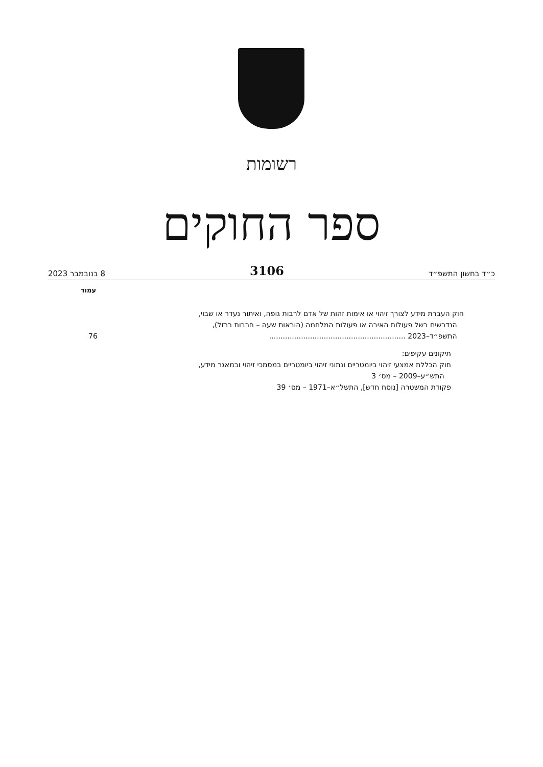רשומות
ספר החוקים
כ״ד בחשון התשפ״ד 3106 8 בנובמבר 2023
עמוד
חוק העברת מידע לצורך זיהוי או אימות זהות של אדם לרבות גופה, ואיתור נעדר או שבוי,
הנדרשים בשל פעולות האיבה או פעולות המלחמה (הוראות שעה – חרבות ברזל),
התשפ״ד–2023 ............................................................ 76
תיקונים עקיפים:
חוק הכללת אמצעי זיהוי ביומטריים ונתוני זיהוי ביומטריים במסמכי זיהוי ובמאגר מידע,
התש״ע–2009 – מס׳ 3
פקודת המשטרה [נוסח חדש], התשל״א–1971 – מס׳ 39